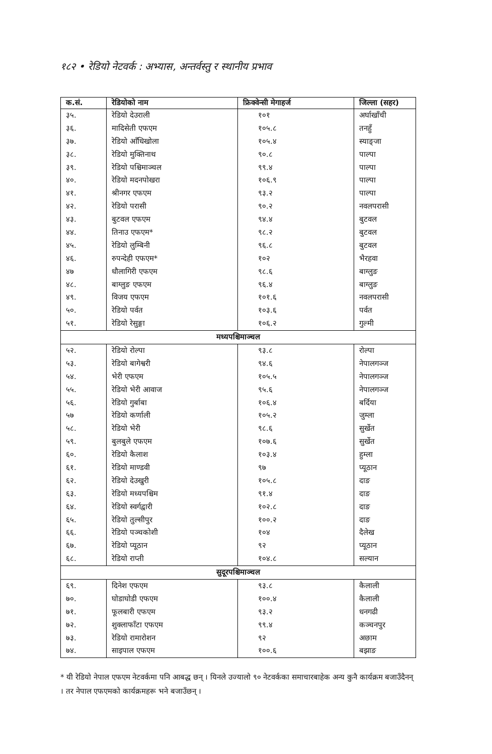१८२ • रेडियो नेटवर्क : अभ्यास, अन्तर्वस्तु र स्थानीय प्रभाव
| क.सं. | रेडियोको नाम | फ्रिक्वेन्सी मेगाहर्ज | जिल्ला (सहर) |
| --- | --- | --- | --- |
| ३५. | रेडियो देउराली | १०१ | अर्घाखाँची |
| ३६. | मादिसेती एफएम | १०५.८ | तनहुँ |
| ३७. | रेडियो आँधिखोला | १०५.४ | स्याङ्जा |
| ३८. | रेडियो मुक्तिनाथ | ९०.८ | पाल्पा |
| ३९. | रेडियो पश्चिमाञ्चल | ९९.४ | पाल्पा |
| ४०. | रेडियो मदनपोखरा | १०६.९ | पाल्पा |
| ४१. | श्रीनगर एफएम | ९३.२ | पाल्पा |
| ४२. | रेडियो परासी | ९०.२ | नवलपरासी |
| ४३. | बुटवल एफएम | ९४.४ | बुटवल |
| ४४. | तिनाउ एफएम* | ९८.२ | बुटवल |
| ४५. | रेडियो लुम्बिनी | ९६.८ | बुटवल |
| ४६. | रुपन्देही एफएम* | १०२ | भैरहवा |
| ४७ | धौलागिरी एफएम | ९८.६ | बाग्लुङ |
| ४८. | बाग्लुङ एफएम | ९६.४ | बाग्लुङ |
| ४९. | विजय एफएम | १०१.६ | नवलपरासी |
| ५०. | रेडियो पर्वत | १०३.६ | पर्वत |
| ५१. | रेडियो रेसुङ्गा | १०६.२ | गुल्मी |
| मध्यपश्चिमाञ्चल | | | |
| ५२. | रेडियो रोल्पा | ९३.८ | रोल्पा |
| ५३. | रेडियो बागेश्वरी | ९४.६ | नेपालगञ्ज |
| ५४. | भेरी एफएम | १०५.५ | नेपालगञ्ज |
| ५५. | रेडियो भेरी आवाज | ९५.६ | नेपालगञ्ज |
| ५६. | रेडियो गुर्बाबा | १०६.४ | बर्दिया |
| ५७ | रेडियो कर्णाली | १०५.२ | जुम्ला |
| ५८. | रेडियो भेरी | ९८.६ | सुर्खेत |
| ५९. | बुलबुले एफएम | १०७.६ | सुर्खेत |
| ६०. | रेडियो कैलाश | १०३.४ | हुम्ला |
| ६१. | रेडियो माण्डवी | ९७ | प्यूठान |
| ६२. | रेडियो देउखुरी | १०५.८ | दाङ |
| ६३. | रेडियो मध्यपश्चिम | ९१.४ | दाङ |
| ६४. | रेडियो स्वर्गद्वारी | १०२.८ | दाङ |
| ६५. | रेडियो तुल्सीपुर | १००.२ | दाङ |
| ६६. | रेडियो पञ्चकोशी | १०४ | दैलेख |
| ६७. | रेडियो प्यूठान | ९२ | प्यूठान |
| ६८. | रेडियो राप्ती | १०४.८ | सल्यान |
| सुदूरपश्चिमाञ्चल | | | |
| ६९. | दिनेश एफएम | ९३.८ | कैलाली |
| ७०. | घोडाघोडी एफएम | १००.४ | कैलाली |
| ७१. | फूलबारी एफएम | ९३.२ | धनगढी |
| ७२. | शुक्लाफाँटा एफएम | ९९.४ | कञ्चनपुर |
| ७३. | रेडियो रामारोशन | ९२ | अछाम |
| ७४. | साइपाल एफएम | १००.६ | बझाङ |
* यी रेडियो नेपाल एफएम नेटवर्कमा पनि आबद्ध छन् । यिनले उज्यालो ९० नेटवर्कका समाचारबाहेक अन्य कुनै कार्यक्रम बजाउँदैनन् । तर नेपाल एफएमको कार्यक्रमहरू भने बजाउँछन् ।